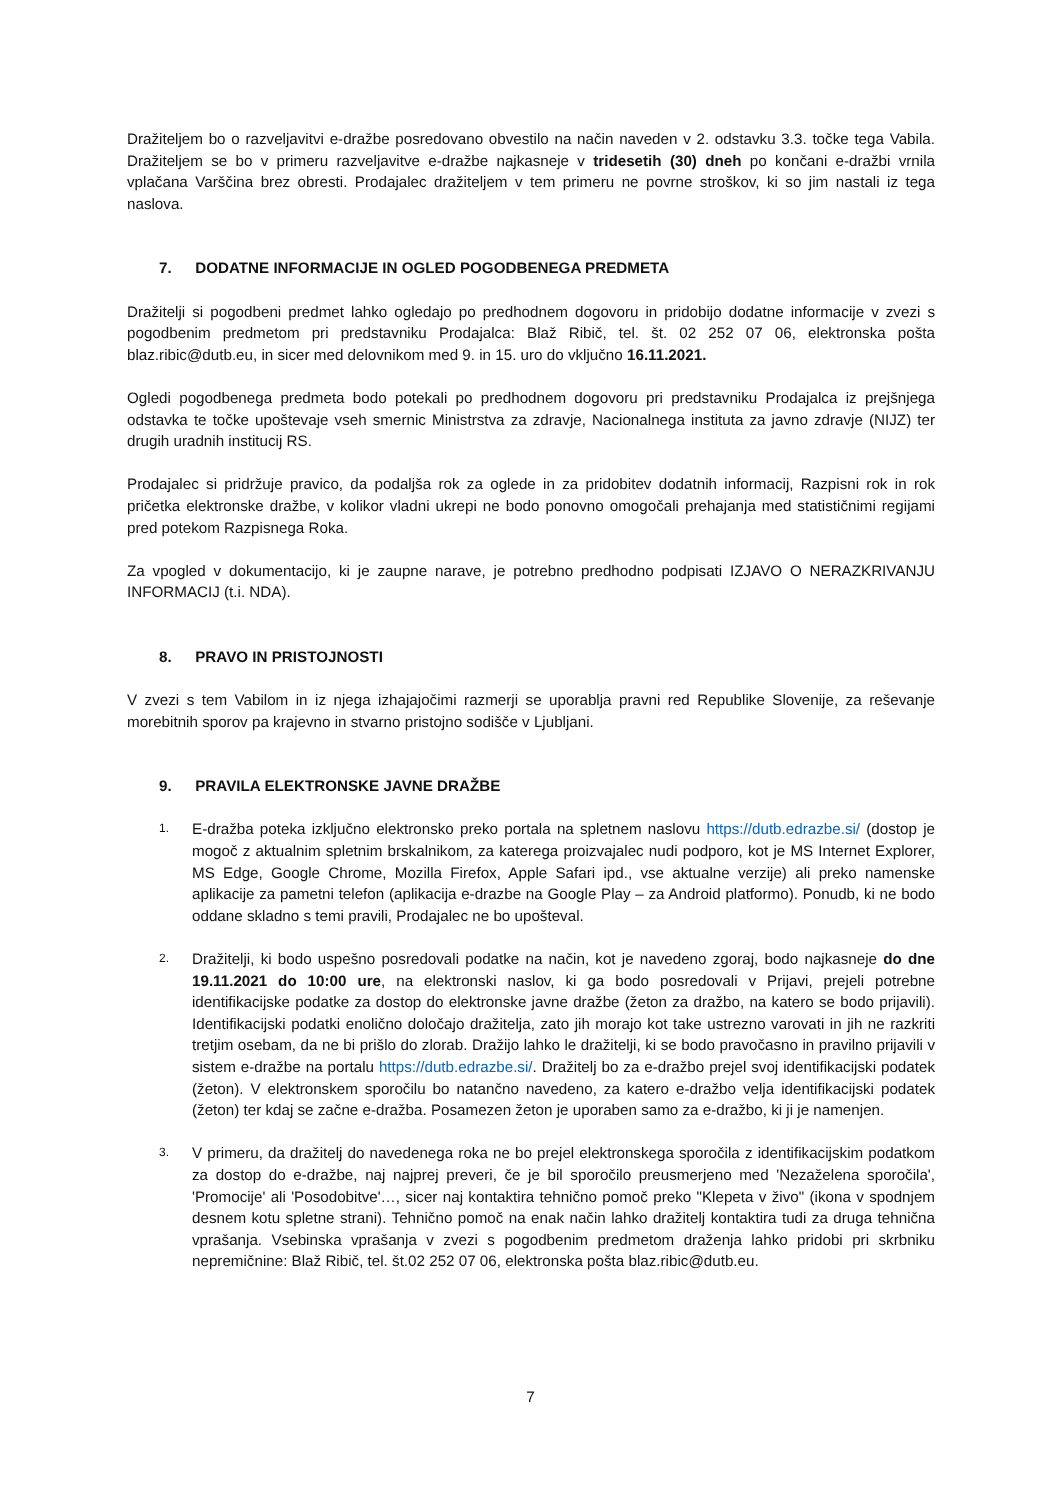Dražiteljem bo o razveljavitvi e-dražbe posredovano obvestilo na način naveden v 2. odstavku 3.3. točke tega Vabila. Dražiteljem se bo v primeru razveljavitve e-dražbe najkasneje v tridesetih (30) dneh po končani e-dražbi vrnila vplačana Varščina brez obresti. Prodajalec dražiteljem v tem primeru ne povrne stroškov, ki so jim nastali iz tega naslova.
7. DODATNE INFORMACIJE IN OGLED POGODBENEGA PREDMETA
Dražitelji si pogodbeni predmet lahko ogledajo po predhodnem dogovoru in pridobijo dodatne informacije v zvezi s pogodbenim predmetom pri predstavniku Prodajalca: Blaž Ribič, tel. št. 02 252 07 06, elektronska pošta blaz.ribic@dutb.eu, in sicer med delovnikom med 9. in 15. uro do vključno 16.11.2021.
Ogledi pogodbenega predmeta bodo potekali po predhodnem dogovoru pri predstavniku Prodajalca iz prejšnjega odstavka te točke upoštevaje vseh smernic Ministrstva za zdravje, Nacionalnega instituta za javno zdravje (NIJZ) ter drugih uradnih institucij RS.
Prodajalec si pridržuje pravico, da podaljša rok za oglede in za pridobitev dodatnih informacij, Razpisni rok in rok pričetka elektronske dražbe, v kolikor vladni ukrepi ne bodo ponovno omogočali prehajanja med statističnimi regijami pred potekom Razpisnega Roka.
Za vpogled v dokumentacijo, ki je zaupne narave, je potrebno predhodno podpisati IZJAVO O NERAZKRIVANJU INFORMACIJ (t.i. NDA).
8. PRAVO IN PRISTOJNOSTI
V zvezi s tem Vabilom in iz njega izhajajočimi razmerji se uporablja pravni red Republike Slovenije, za reševanje morebitnih sporov pa krajevno in stvarno pristojno sodišče v Ljubljani.
9. PRAVILA ELEKTRONSKE JAVNE DRAŽBE
1.
E-dražba poteka izključno elektronsko preko portala na spletnem naslovu https://dutb.edrazbe.si/ (dostop je mogoč z aktualnim spletnim brskalnikom, za katerega proizvajalec nudi podporo, kot je MS Internet Explorer, MS Edge, Google Chrome, Mozilla Firefox, Apple Safari ipd., vse aktualne verzije) ali preko namenske aplikacije za pametni telefon (aplikacija e-drazbe na Google Play – za Android platformo). Ponudb, ki ne bodo oddane skladno s temi pravili, Prodajalec ne bo upošteval.
2.
Dražitelji, ki bodo uspešno posredovali podatke na način, kot je navedeno zgoraj, bodo najkasneje do dne 19.11.2021 do 10:00 ure, na elektronski naslov, ki ga bodo posredovali v Prijavi, prejeli potrebne identifikacijske podatke za dostop do elektronske javne dražbe (žeton za dražbo, na katero se bodo prijavili). Identifikacijski podatki enolično določajo dražitelja, zato jih morajo kot take ustrezno varovati in jih ne razkriti tretjim osebam, da ne bi prišlo do zlorab. Dražijo lahko le dražitelji, ki se bodo pravočasno in pravilno prijavili v sistem e-dražbe na portalu https://dutb.edrazbe.si/. Dražitelj bo za e-dražbo prejel svoj identifikacijski podatek (žeton). V elektronskem sporočilu bo natančno navedeno, za katero e-dražbo velja identifikacijski podatek (žeton) ter kdaj se začne e-dražba. Posamezen žeton je uporaben samo za e-dražbo, ki ji je namenjen.
3.
V primeru, da dražitelj do navedenega roka ne bo prejel elektronskega sporočila z identifikacijskim podatkom za dostop do e-dražbe, naj najprej preveri, če je bil sporočilo preusmerjeno med 'Nezaželena sporočila', 'Promocije' ali 'Posodobitve'…, sicer naj kontaktira tehnično pomoč preko "Klepeta v živo" (ikona v spodnjem desnem kotu spletne strani). Tehnično pomoč na enak način lahko dražitelj kontaktira tudi za druga tehnična vprašanja. Vsebinska vprašanja v zvezi s pogodbenim predmetom draženja lahko pridobi pri skrbniku nepremičnine: Blaž Ribič, tel. št.02 252 07 06, elektronska pošta blaz.ribic@dutb.eu.
7